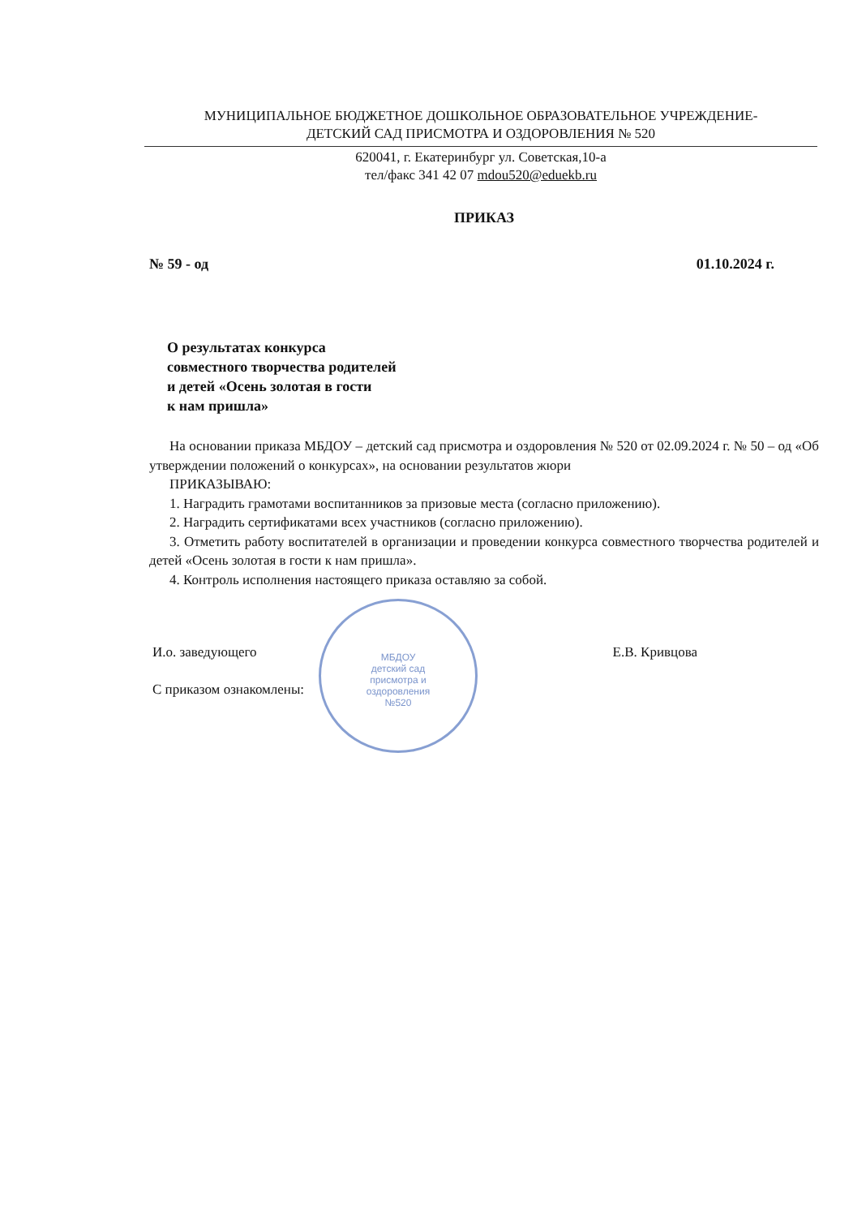МУНИЦИПАЛЬНОЕ БЮДЖЕТНОЕ ДОШКОЛЬНОЕ ОБРАЗОВАТЕЛЬНОЕ УЧРЕЖДЕНИЕ-
ДЕТСКИЙ САД ПРИСМОТРА И ОЗДОРОВЛЕНИЯ № 520
620041, г. Екатеринбург ул. Советская,10-а
тел/факс 341 42 07 mdou520@eduekb.ru
ПРИКАЗ
№ 59 - од 01.10.2024 г.
О результатах конкурса
совместного творчества родителей
и детей «Осень золотая в гости
к нам пришла»
На основании приказа МБДОУ – детский сад присмотра и оздоровления № 520 от 02.09.2024 г. № 50 – од «Об утверждении положений о конкурсах», на основании результатов жюри
ПРИКАЗЫВАЮ:
1. Наградить грамотами воспитанников за призовые места (согласно приложению).
2. Наградить сертификатами всех участников (согласно приложению).
3. Отметить работу воспитателей в организации и проведении конкурса совместного творчества родителей и детей «Осень золотая в гости к нам пришла».
4. Контроль исполнения настоящего приказа оставляю за собой.
И.о. заведующего Е.В. Кривцова
С приказом ознакомлены:
МБДОУ
детский сад
присмотра и
оздоровления
№520